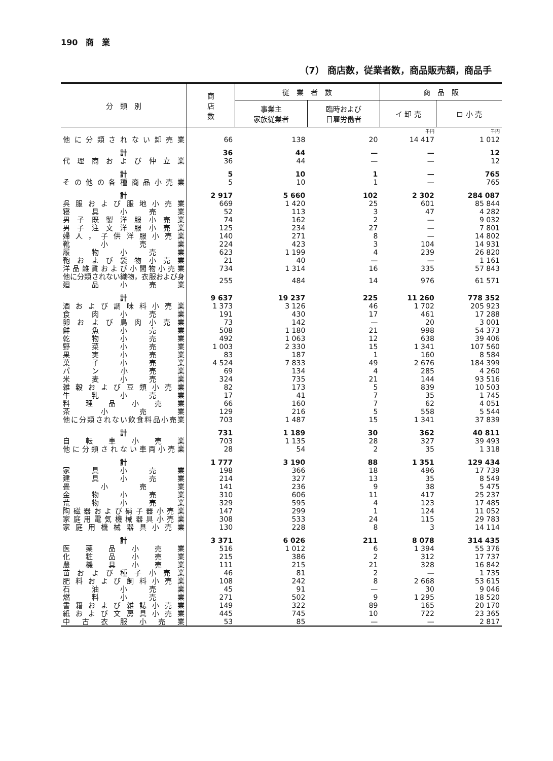190　商　業
（7） 商店数，従業者数，商品販売額，商品手
| 分 類 別 | 商 店 数 | 従 業 者 数 | | 商 品 販 | |
| --- | --- | --- | --- | --- | --- |
| | | 事業主 家族従業者 | 臨時および 日雇労働者 | イ 卸 売 | ロ 小 売 |
| | | | | 千円 | 千円 |
| 他に分類されない卸売業 | 66 | 138 | 20 | 14 417 | 1 012 |
| 計 | 36 | 44 | — | — | 12 |
| 代理商および仲立業 | 36 | 44 | — | — | 12 |
| 計 | 5 | 10 | 1 | — | 765 |
| その他の各種商品小売業 | 5 | 10 | 1 | — | 765 |
| 計 | 2 917 | 5 660 | 102 | 2 302 | 284 087 |
| 呉服および服地小売業 | 669 | 1 420 | 25 | 601 | 85 844 |
| 寝具小売業 | 52 | 113 | 3 | 47 | 4 282 |
| 男子既製洋服小売業 | 74 | 162 | 2 | — | 9 032 |
| 男子注文洋服小売業 | 125 | 234 | 27 | — | 7 801 |
| 婦人，子供洋服小売業 | 140 | 271 | 8 | — | 14 802 |
| 靴小売業 | 224 | 423 | 3 | 104 | 14 931 |
| 履物小売業 | 623 | 1 199 | 4 | 239 | 26 820 |
| 鞄および袋物小売業 | 21 | 40 | — | — | 1 161 |
| 洋品雑貨および小間物小売業 | 734 | 1 314 | 16 | 335 | 57 843 |
| 他に分類されない織物，衣服および身廻品小売業 | 255 | 484 | 14 | 976 | 61 571 |
| 計 | 9 637 | 19 237 | 225 | 11 260 | 778 352 |
| 酒および調味料小売業 | 1 373 | 3 126 | 46 | 1 702 | 205 923 |
| 食肉小売業 | 191 | 430 | 17 | 461 | 17 288 |
| 卵および鳥肉小売業 | 73 | 142 | — | 20 | 3 001 |
| 鮮魚小売業 | 508 | 1 180 | 21 | 998 | 54 373 |
| 乾物小売業 | 492 | 1 063 | 12 | 638 | 39 406 |
| 野菜小売業 | 1 003 | 2 330 | 15 | 1 341 | 107 560 |
| 果実小売業 | 83 | 187 | 1 | 160 | 8 584 |
| 菓子小売業 | 4 524 | 7 833 | 49 | 2 676 | 184 399 |
| パン小売業 | 69 | 134 | 4 | 285 | 4 260 |
| 米麦小売業 | 324 | 735 | 21 | 144 | 93 516 |
| 雑穀および豆類小売業 | 82 | 173 | 5 | 839 | 10 503 |
| 牛乳小売業 | 17 | 41 | 7 | 35 | 1 745 |
| 料理品小売業 | 66 | 160 | 7 | 62 | 4 051 |
| 茶小売業 | 129 | 216 | 5 | 558 | 5 544 |
| 他に分類されない飲食料品小売業 | 703 | 1 487 | 15 | 1 341 | 37 839 |
| 計 | 731 | 1 189 | 30 | 362 | 40 811 |
| 自転車小売業 | 703 | 1 135 | 28 | 327 | 39 493 |
| 他に分類されない車両小売業 | 28 | 54 | 2 | 35 | 1 318 |
| 計 | 1 777 | 3 190 | 88 | 1 351 | 129 434 |
| 家具小売業 | 198 | 366 | 18 | 496 | 17 739 |
| 建具小売業 | 214 | 327 | 13 | 35 | 8 549 |
| 畳小売業 | 141 | 236 | 9 | 38 | 5 475 |
| 金物小売業 | 310 | 606 | 11 | 417 | 25 237 |
| 荒物小売業 | 329 | 595 | 4 | 123 | 17 485 |
| 陶磁器および硝子器小売業 | 147 | 299 | 1 | 124 | 11 052 |
| 家庭用電気機械器具小売業 | 308 | 533 | 24 | 115 | 29 783 |
| 家庭用機械器具小売業 | 130 | 228 | 8 | 3 | 14 114 |
| 計 | 3 371 | 6 026 | 211 | 8 078 | 314 435 |
| 医薬品小売業 | 516 | 1 012 | 6 | 1 394 | 55 376 |
| 化粧品小売業 | 215 | 386 | 2 | 312 | 17 737 |
| 農機具小売業 | 111 | 215 | 21 | 328 | 16 842 |
| 苗および種子小売業 | 46 | 81 | 2 | — | 1 735 |
| 肥料および飼料小売業 | 108 | 242 | 8 | 2 668 | 53 615 |
| 石油小売業 | 45 | 91 | — | 30 | 9 046 |
| 燃料小売業 | 271 | 502 | 9 | 1 295 | 18 520 |
| 書籍および雑誌小売業 | 149 | 322 | 89 | 165 | 20 170 |
| 紙および文房具小売業 | 445 | 745 | 10 | 722 | 23 365 |
| 中古衣服小売業 | 53 | 85 | — | — | 2 817 |